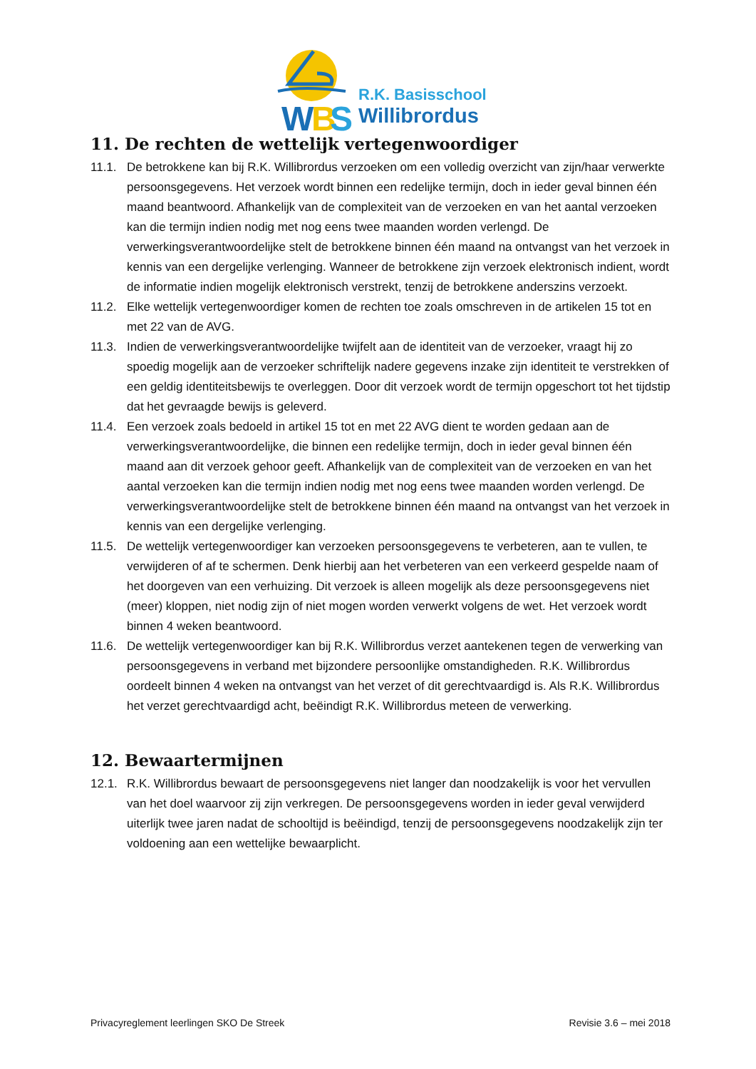W
B
S
R.K. Basisschool
Willibrordus
11. De rechten de wettelijk vertegenwoordiger
11.1. De betrokkene kan bij R.K. Willibrordus verzoeken om een volledig overzicht van zijn/haar verwerkte persoonsgegevens. Het verzoek wordt binnen een redelijke termijn, doch in ieder geval binnen één maand beantwoord. Afhankelijk van de complexiteit van de verzoeken en van het aantal verzoeken kan die termijn indien nodig met nog eens twee maanden worden verlengd. De verwerkingsverantwoordelijke stelt de betrokkene binnen één maand na ontvangst van het verzoek in kennis van een dergelijke verlenging. Wanneer de betrokkene zijn verzoek elektronisch indient, wordt de informatie indien mogelijk elektronisch verstrekt, tenzij de betrokkene anderszins verzoekt.
11.2. Elke wettelijk vertegenwoordiger komen de rechten toe zoals omschreven in de artikelen 15 tot en met 22 van de AVG.
11.3. Indien de verwerkingsverantwoordelijke twijfelt aan de identiteit van de verzoeker, vraagt hij zo spoedig mogelijk aan de verzoeker schriftelijk nadere gegevens inzake zijn identiteit te verstrekken of een geldig identiteitsbewijs te overleggen. Door dit verzoek wordt de termijn opgeschort tot het tijdstip dat het gevraagde bewijs is geleverd.
11.4. Een verzoek zoals bedoeld in artikel 15 tot en met 22 AVG dient te worden gedaan aan de verwerkingsverantwoordelijke, die binnen een redelijke termijn, doch in ieder geval binnen één maand aan dit verzoek gehoor geeft. Afhankelijk van de complexiteit van de verzoeken en van het aantal verzoeken kan die termijn indien nodig met nog eens twee maanden worden verlengd. De verwerkingsverantwoordelijke stelt de betrokkene binnen één maand na ontvangst van het verzoek in kennis van een dergelijke verlenging.
11.5. De wettelijk vertegenwoordiger kan verzoeken persoonsgegevens te verbeteren, aan te vullen, te verwijderen of af te schermen. Denk hierbij aan het verbeteren van een verkeerd gespelde naam of het doorgeven van een verhuizing. Dit verzoek is alleen mogelijk als deze persoonsgegevens niet (meer) kloppen, niet nodig zijn of niet mogen worden verwerkt volgens de wet. Het verzoek wordt binnen 4 weken beantwoord.
11.6. De wettelijk vertegenwoordiger kan bij R.K. Willibrordus verzet aantekenen tegen de verwerking van persoonsgegevens in verband met bijzondere persoonlijke omstandigheden. R.K. Willibrordus oordeelt binnen 4 weken na ontvangst van het verzet of dit gerechtvaardigd is. Als R.K. Willibrordus het verzet gerechtvaardigd acht, beëindigt R.K. Willibrordus meteen de verwerking.
12. Bewaartermijnen
12.1. R.K. Willibrordus bewaart de persoonsgegevens niet langer dan noodzakelijk is voor het vervullen van het doel waarvoor zij zijn verkregen. De persoonsgegevens worden in ieder geval verwijderd uiterlijk twee jaren nadat de schooltijd is beëindigd, tenzij de persoonsgegevens noodzakelijk zijn ter voldoening aan een wettelijke bewaarplicht.
Privacyreglement leerlingen SKO De Streek Revisie 3.6 – mei 2018